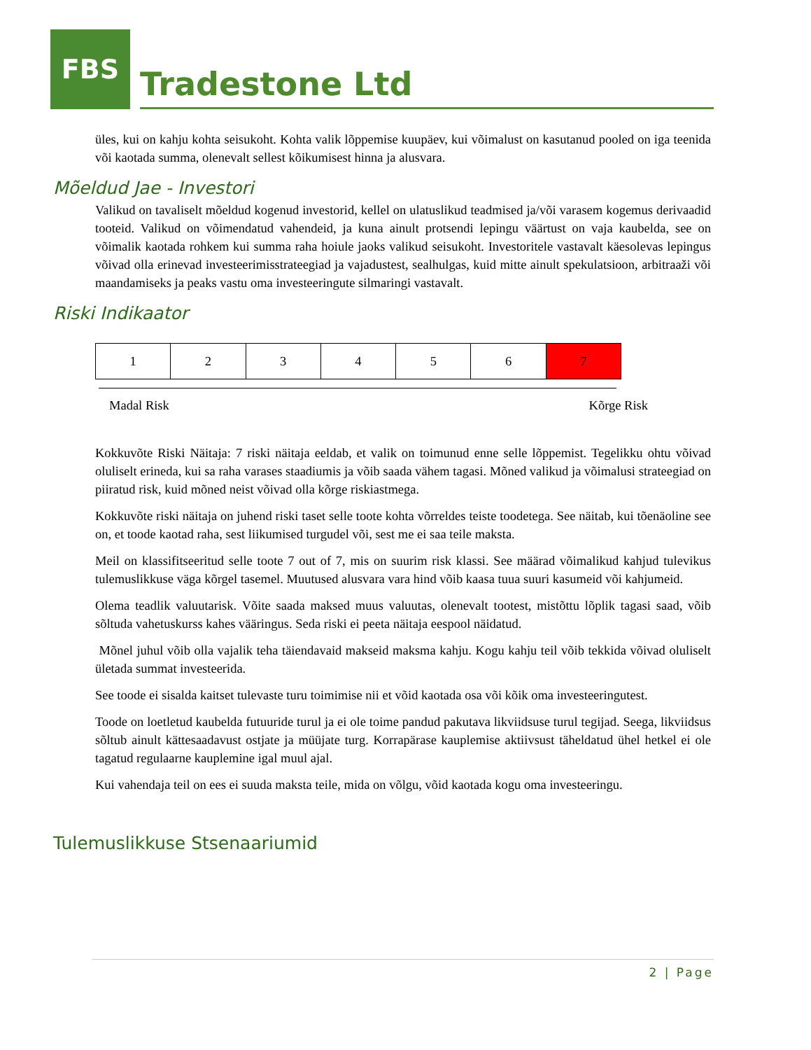FBS
Tradestone Ltd
üles, kui on kahju kohta seisukoht. Kohta valik lõppemise kuupäev, kui võimalust on kasutanud pooled on iga teenida või kaotada summa, olenevalt sellest kõikumisest hinna ja alusvara.
Mõeldud Jae - Investori
Valikud on tavaliselt mõeldud kogenud investorid, kellel on ulatuslikud teadmised ja/või varasem kogemus derivaadid tooteid. Valikud on võimendatud vahendeid, ja kuna ainult protsendi lepingu väärtust on vaja kaubelda, see on võimalik kaotada rohkem kui summa raha hoiule jaoks valikud seisukoht. Investoritele vastavalt käesolevas lepingus võivad olla erinevad investeerimisstrateegiad ja vajadustest, sealhulgas, kuid mitte ainult spekulatsioon, arbitraaži või maandamiseks ja peaks vastu oma investeeringute silmaringi vastavalt.
Riski Indikaator
| 1 | 2 | 3 | 4 | 5 | 6 | 7 |
Madal Risk Kõrge Risk
Kokkuvõte Riski Näitaja: 7 riski näitaja eeldab, et valik on toimunud enne selle lõppemist. Tegelikku ohtu võivad oluliselt erineda, kui sa raha varases staadiumis ja võib saada vähem tagasi. Mõned valikud ja võimalusi strateegiad on piiratud risk, kuid mõned neist võivad olla kõrge riskiastmega.
Kokkuvõte riski näitaja on juhend riski taset selle toote kohta võrreldes teiste toodetega. See näitab, kui tõenäoline see on, et toode kaotad raha, sest liikumised turgudel või, sest me ei saa teile maksta.
Meil on klassifitseeritud selle toote 7 out of 7, mis on suurim risk klassi. See määrad võimalikud kahjud tulevikus tulemuslikkuse väga kõrgel tasemel. Muutused alusvara vara hind võib kaasa tuua suuri kasumeid või kahjumeid.
Olema teadlik valuutarisk. Võite saada maksed muus valuutas, olenevalt tootest, mistõttu lõplik tagasi saad, võib sõltuda vahetuskurss kahes vääringus. Seda riski ei peeta näitaja eespool näidatud.
Mõnel juhul võib olla vajalik teha täiendavaid makseid maksma kahju. Kogu kahju teil võib tekkida võivad oluliselt ületada summat investeerida.
See toode ei sisalda kaitset tulevaste turu toimimise nii et võid kaotada osa või kõik oma investeeringutest.
Toode on loetletud kaubelda futuuride turul ja ei ole toime pandud pakutava likviidsuse turul tegijad. Seega, likviidsus sõltub ainult kättesaadavust ostjate ja müüjate turg. Korrapärase kauplemise aktiivsust täheldatud ühel hetkel ei ole tagatud regulaarne kauplemine igal muul ajal.
Kui vahendaja teil on ees ei suuda maksta teile, mida on võlgu, võid kaotada kogu oma investeeringu.
Tulemuslikkuse Stsenaariumid
2 | Page